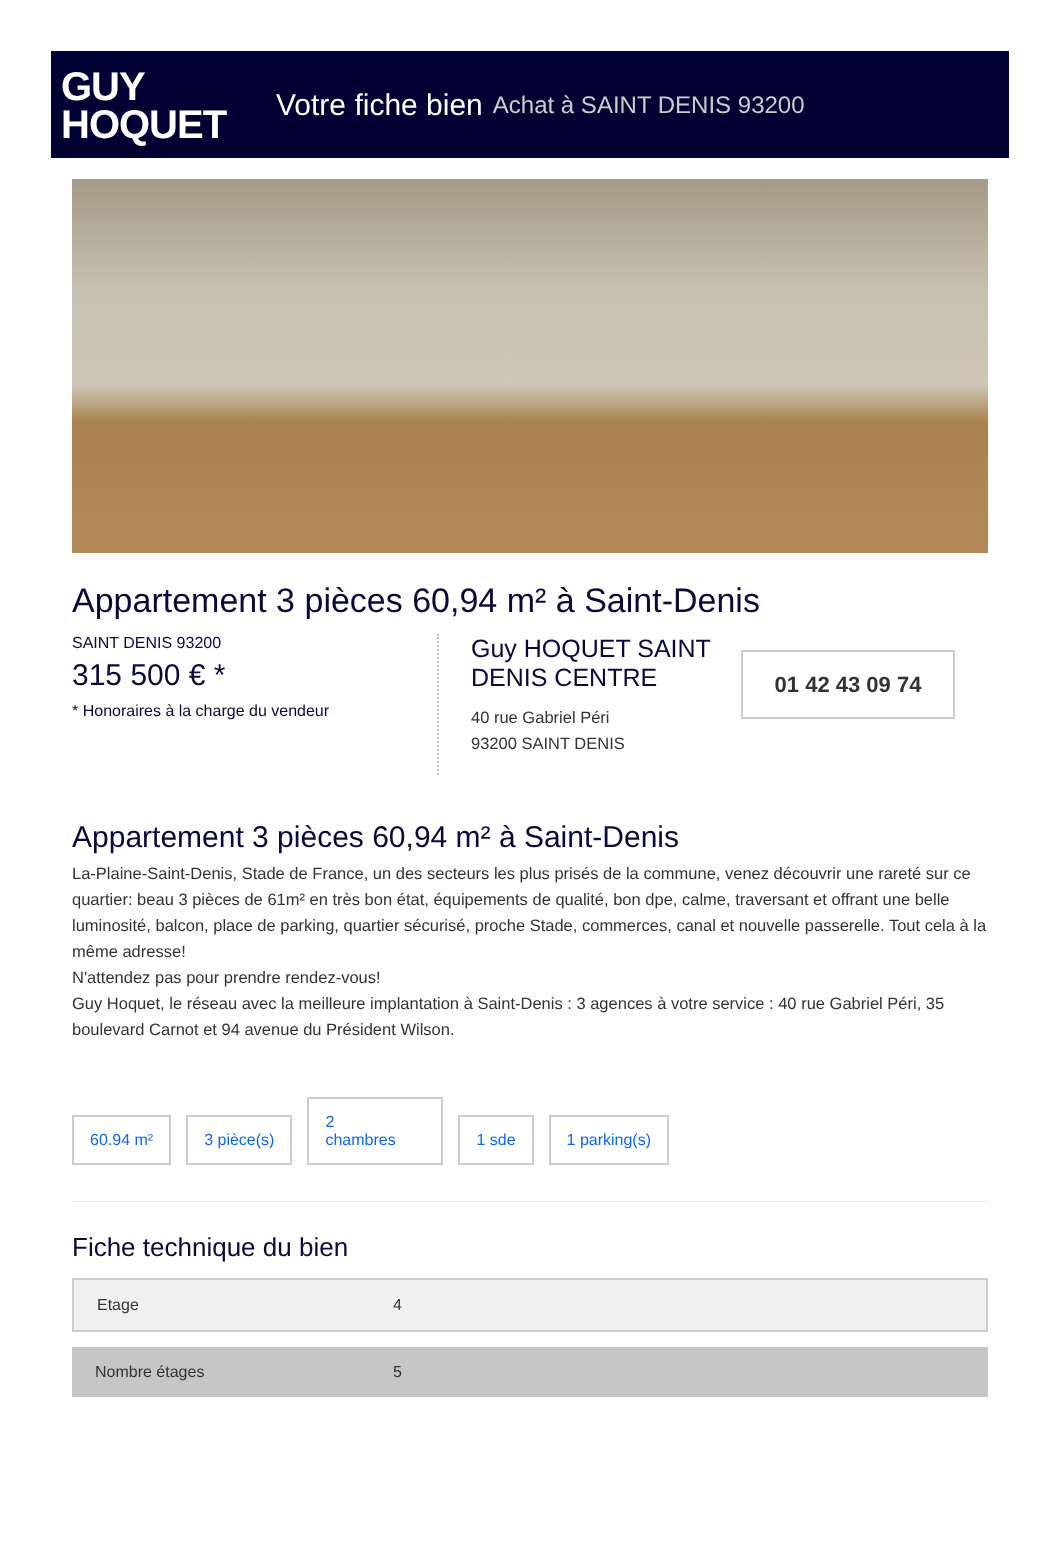GUY
HOQUET
Votre fiche bien Achat à SAINT DENIS 93200
Appartement 3 pièces 60,94 m² à Saint-Denis
SAINT DENIS 93200
315 500 € *
* Honoraires à la charge du vendeur
Guy HOQUET SAINT DENIS CENTRE
40 rue Gabriel Péri
93200 SAINT DENIS
01 42 43 09 74
Appartement 3 pièces 60,94 m² à Saint-Denis
La-Plaine-Saint-Denis, Stade de France, un des secteurs les plus prisés de la commune, venez découvrir une rareté sur ce quartier: beau 3 pièces de 61m² en très bon état, équipements de qualité, bon dpe, calme, traversant et offrant une belle luminosité, balcon, place de parking, quartier sécurisé, proche Stade, commerces, canal et nouvelle passerelle. Tout cela à la même adresse!
N'attendez pas pour prendre rendez-vous!
Guy Hoquet, le réseau avec la meilleure implantation à Saint-Denis : 3 agences à votre service : 40 rue Gabriel Péri, 35 boulevard Carnot et 94 avenue du Président Wilson.
60.94 m²
3 pièce(s)
2
chambres
1 sde
1 parking(s)
Fiche technique du bien
| Etage | 4 |
| Nombre étages | 5 |